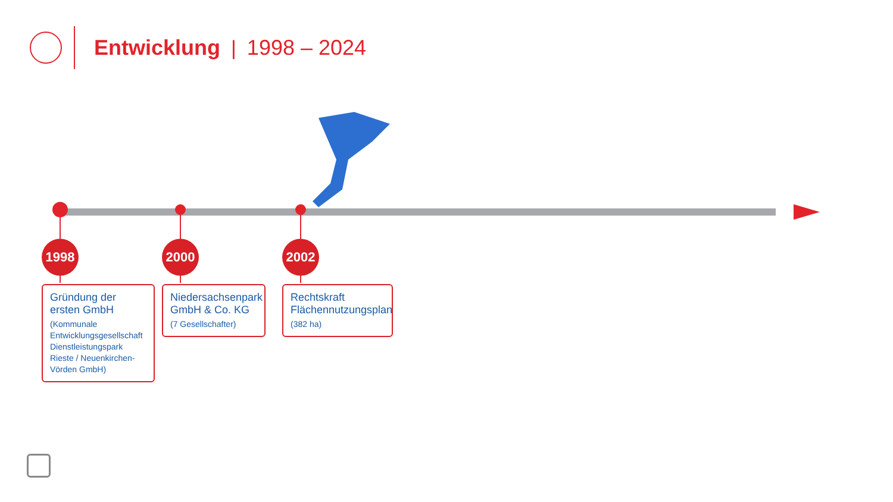Entwicklung | 1998 – 2024
1998
Gründung der ersten GmbH
(Kommunale Entwicklungsgesellschaft Dienstleistungspark Rieste / Neuenkirchen-Vörden GmbH)
2000
Niedersachsenpark GmbH & Co. KG
(7 Gesellschafter)
2002
Rechtskraft Flächennutzungsplan
(382 ha)